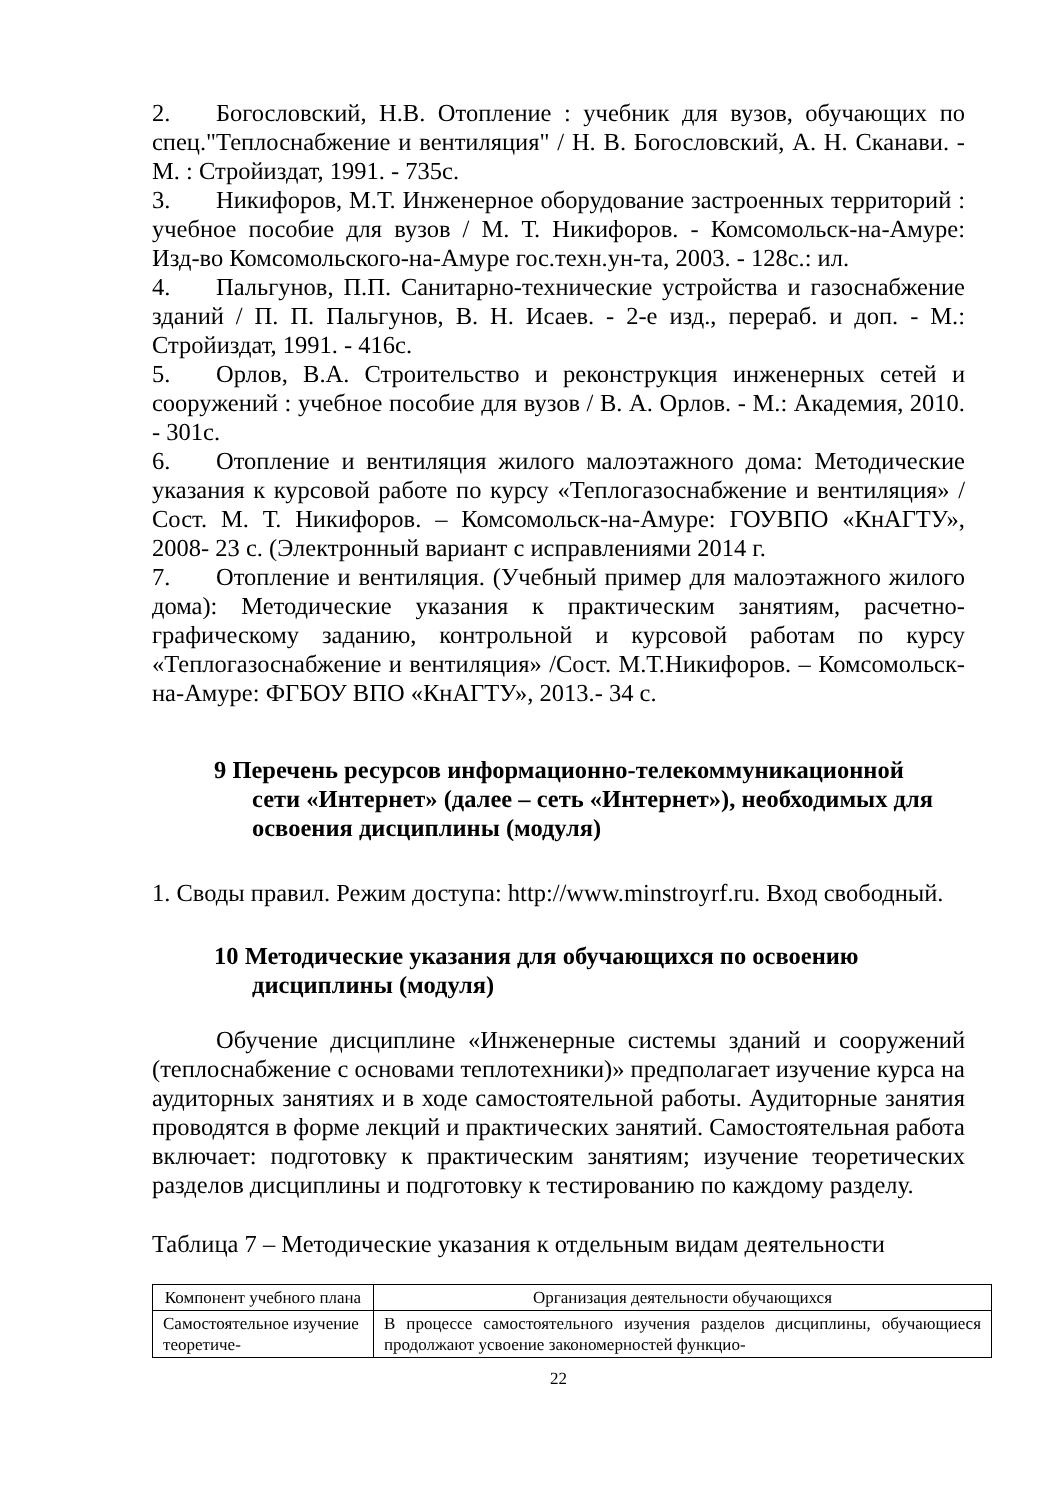2. Богословский, Н.В. Отопление : учебник для вузов, обучающих по спец."Теплоснабжение и вентиляция" / Н. В. Богословский, А. Н. Сканави. - М. : Стройиздат, 1991. - 735с.
3. Никифоров, М.Т. Инженерное оборудование застроенных территорий : учебное пособие для вузов / М. Т. Никифоров. - Комсомольск-на-Амуре: Изд-во Комсомольского-на-Амуре гос.техн.ун-та, 2003. - 128с.: ил.
4. Пальгунов, П.П. Санитарно-технические устройства и газоснабжение зданий / П. П. Пальгунов, В. Н. Исаев. - 2-е изд., перераб. и доп. - М.: Стройиздат, 1991. - 416с.
5. Орлов, В.А. Строительство и реконструкция инженерных сетей и сооружений : учебное пособие для вузов / В. А. Орлов. - М.: Академия, 2010. - 301с.
6. Отопление и вентиляция жилого малоэтажного дома: Методические указания к курсовой работе по курсу «Теплогазоснабжение и вентиляция» /Сост. М. Т. Никифоров. – Комсомольск-на-Амуре: ГОУВПО «КнАГТУ», 2008- 23 с. (Электронный вариант с исправлениями 2014 г.
7. Отопление и вентиляция. (Учебный пример для малоэтажного жилого дома): Методические указания к практическим занятиям, расчетно-графическому заданию, контрольной и курсовой работам по курсу «Теплогазоснабжение и вентиляция» /Сост. М.Т.Никифоров. – Комсомольск-на-Амуре: ФГБОУ ВПО «КнАГТУ», 2013.- 34 с.
9 Перечень ресурсов информационно-телекоммуникационной
сети «Интернет» (далее – сеть «Интернет»), необходимых для освоения дисциплины (модуля)
1. Своды правил. Режим доступа: http://www.minstroyrf.ru. Вход свободный.
10 Методические указания для обучающихся по освоению
дисциплины (модуля)
Обучение дисциплине «Инженерные системы зданий и сооружений (теплоснабжение с основами теплотехники)» предполагает изучение курса на аудиторных занятиях и в ходе самостоятельной работы. Аудиторные занятия проводятся в форме лекций и практических занятий. Самостоятельная работа включает: подготовку к практическим занятиям; изучение теоретических разделов дисциплины и подготовку к тестированию по каждому разделу.
Таблица 7 – Методические указания к отдельным видам деятельности
| Компонент учебного плана | Организация деятельности обучающихся |
| --- | --- |
| Самостоятельное изучение теоретиче- | В процессе самостоятельного изучения разделов дисциплины, обучающиеся продолжают усвоение закономерностей функцио- |
22